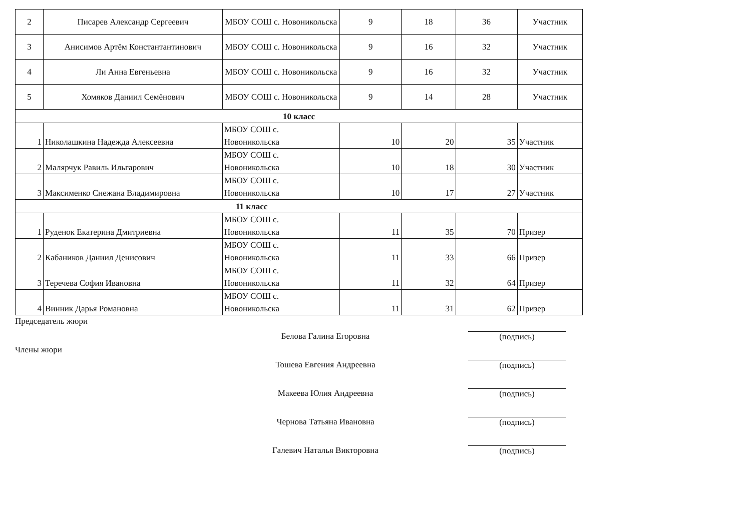| 2 | Писарев Александр Сергеевич | МБОУ СОШ с. Новоникольска | 9 | 18 | 36 | Участник |
| 3 | Анисимов Артём Константантинович | МБОУ СОШ с. Новоникольска | 9 | 16 | 32 | Участник |
| 4 | Ли Анна Евгеньевна | МБОУ СОШ с. Новоникольска | 9 | 16 | 32 | Участник |
| 5 | Хомяков Даниил Семёнович | МБОУ СОШ с. Новоникольска | 9 | 14 | 28 | Участник |
| 10 класс | | | | | | |
| 1 | Николашкина Надежда Алексеевна | МБОУ СОШ с. Новоникольска | 10 | 20 | 35 | Участник |
| 2 | Малярчук Равиль Ильгарович | МБОУ СОШ с. Новоникольска | 10 | 18 | 30 | Участник |
| 3 | Максименко Снежана Владимировна | МБОУ СОШ с. Новоникольска | 10 | 17 | 27 | Участник |
| 11 класс | | | | | | |
| 1 | Руденок Екатерина Дмитриевна | МБОУ СОШ с. Новоникольска | 11 | 35 | 70 | Призер |
| 2 | Кабаников Даниил Денисович | МБОУ СОШ с. Новоникольска | 11 | 33 | 66 | Призер |
| 3 | Теречева София Ивановна | МБОУ СОШ с. Новоникольска | 11 | 32 | 64 | Призер |
| 4 | Винник Дарья Романовна | МБОУ СОШ с. Новоникольска | 11 | 31 | 62 | Призер |
Председатель жюри
Белова Галина Егоровна
(подпись)
Члены жюри
Тошева Евгения Андреевна
(подпись)
Макеева Юлия Андреевна
(подпись)
Чернова Татьяна Ивановна
(подпись)
Галевич Наталья Викторовна
(подпись)